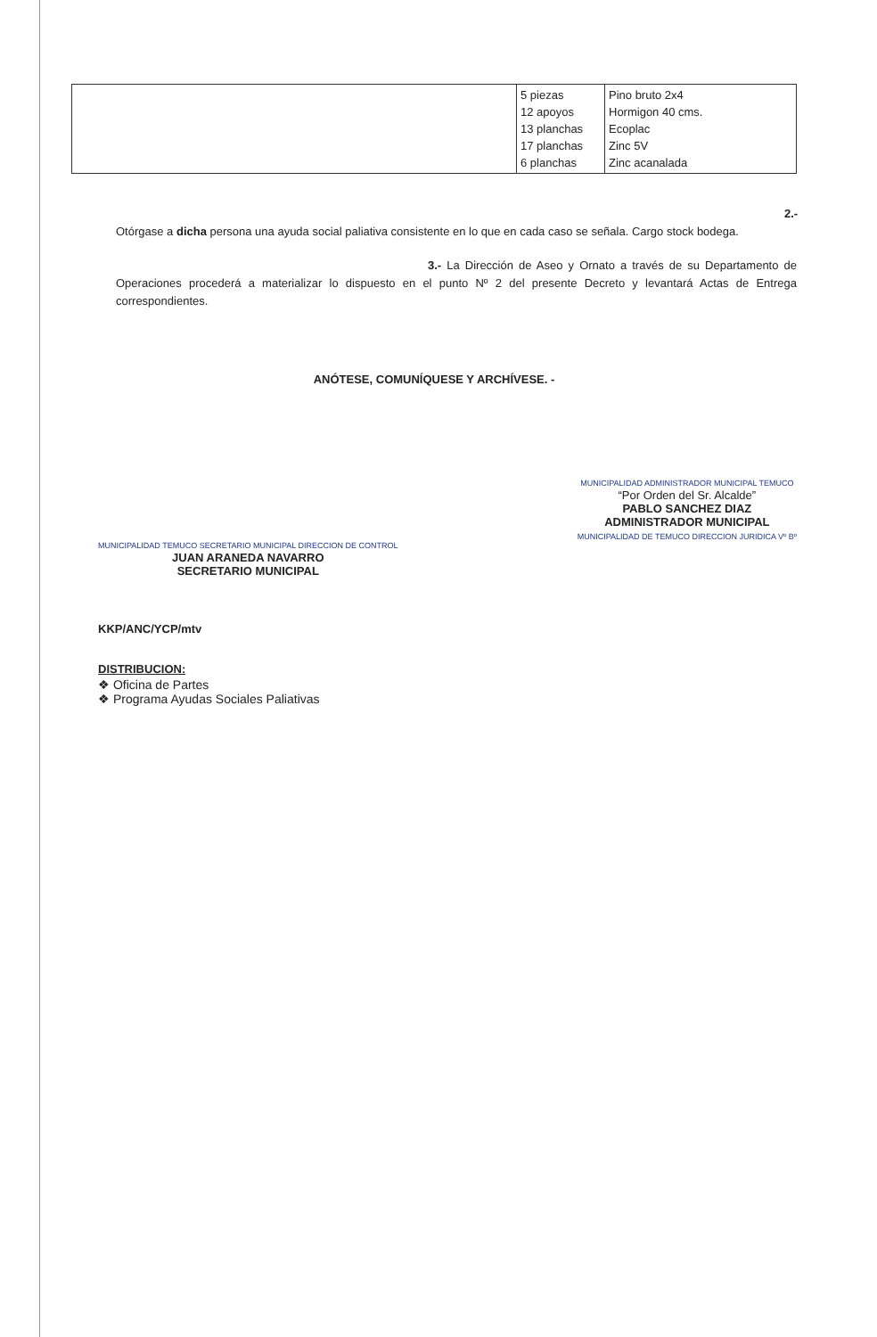| | 5 piezas 12 apoyos 13 planchas 17 planchas 6 planchas | Pino bruto 2x4 Hormigon 40 cms. Ecoplac Zinc 5V Zinc acanalada |
2.- Otórgase a dicha persona una ayuda social paliativa consistente en lo que en cada caso se señala. Cargo stock bodega.
3.- La Dirección de Aseo y Ornato a través de su Departamento de Operaciones procederá a materializar lo dispuesto en el punto Nº 2 del presente Decreto y levantará Actas de Entrega correspondientes.
ANÓTESE, COMUNÍQUESE Y ARCHÍVESE. -
MUNICIPALIDAD TEMUCO SECRETARIO MUNICIPAL DIRECCION DE CONTROL
JUAN ARANEDA NAVARRO
SECRETARIO MUNICIPAL
MUNICIPALIDAD ADMINISTRADOR MUNICIPAL TEMUCO
“Por Orden del Sr. Alcalde”
PABLO SANCHEZ DIAZ
ADMINISTRADOR MUNICIPAL
MUNICIPALIDAD DE TEMUCO DIRECCION JURIDICA Vº Bº
KKP/ANC/YCP/mtv
DISTRIBUCION:
❖ Oficina de Partes
❖ Programa Ayudas Sociales Paliativas